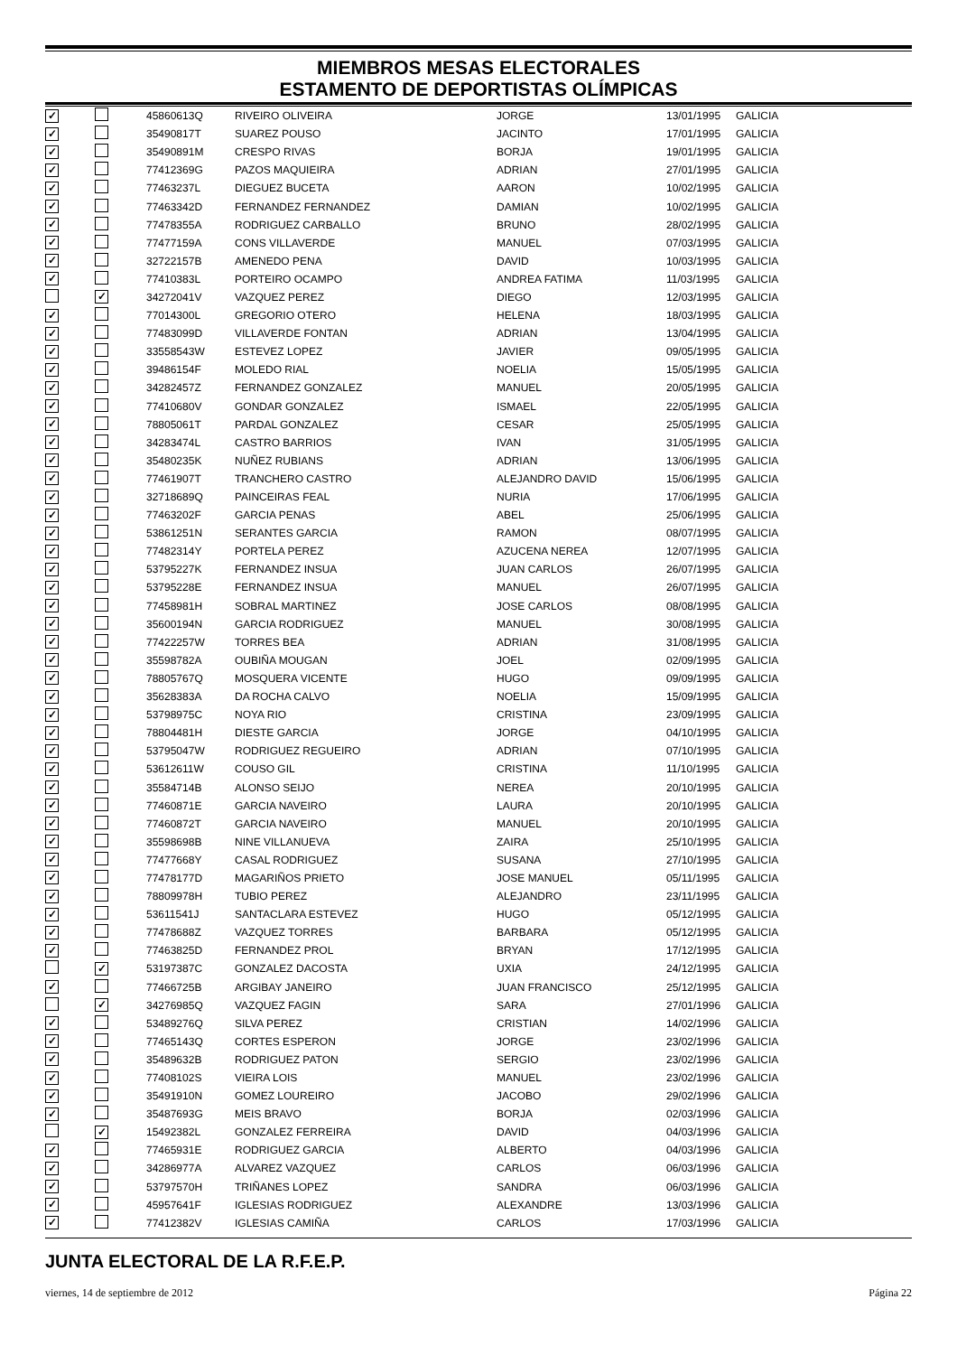MIEMBROS MESAS ELECTORALES
ESTAMENTO DE DEPORTISTAS OLÍMPICAS
| ✓ | | 45860613Q | RIVEIRO OLIVEIRA | JORGE | 13/01/1995 | GALICIA |
| ✓ | | 35490817T | SUAREZ POUSO | JACINTO | 17/01/1995 | GALICIA |
| ✓ | | 35490891M | CRESPO RIVAS | BORJA | 19/01/1995 | GALICIA |
| ✓ | | 77412369G | PAZOS MAQUIEIRA | ADRIAN | 27/01/1995 | GALICIA |
| ✓ | | 77463237L | DIEGUEZ BUCETA | AARON | 10/02/1995 | GALICIA |
| ✓ | | 77463342D | FERNANDEZ FERNANDEZ | DAMIAN | 10/02/1995 | GALICIA |
| ✓ | | 77478355A | RODRIGUEZ CARBALLO | BRUNO | 28/02/1995 | GALICIA |
| ✓ | | 77477159A | CONS VILLAVERDE | MANUEL | 07/03/1995 | GALICIA |
| ✓ | | 32722157B | AMENEDO PENA | DAVID | 10/03/1995 | GALICIA |
| ✓ | | 77410383L | PORTEIRO OCAMPO | ANDREA FATIMA | 11/03/1995 | GALICIA |
| | ✓ | 34272041V | VAZQUEZ PEREZ | DIEGO | 12/03/1995 | GALICIA |
| ✓ | | 77014300L | GREGORIO OTERO | HELENA | 18/03/1995 | GALICIA |
| ✓ | | 77483099D | VILLAVERDE FONTAN | ADRIAN | 13/04/1995 | GALICIA |
| ✓ | | 33558543W | ESTEVEZ LOPEZ | JAVIER | 09/05/1995 | GALICIA |
| ✓ | | 39486154F | MOLEDO RIAL | NOELIA | 15/05/1995 | GALICIA |
| ✓ | | 34282457Z | FERNANDEZ GONZALEZ | MANUEL | 20/05/1995 | GALICIA |
| ✓ | | 77410680V | GONDAR GONZALEZ | ISMAEL | 22/05/1995 | GALICIA |
| ✓ | | 78805061T | PARDAL GONZALEZ | CESAR | 25/05/1995 | GALICIA |
| ✓ | | 34283474L | CASTRO BARRIOS | IVAN | 31/05/1995 | GALICIA |
| ✓ | | 35480235K | NUÑEZ RUBIANS | ADRIAN | 13/06/1995 | GALICIA |
| ✓ | | 77461907T | TRANCHERO CASTRO | ALEJANDRO DAVID | 15/06/1995 | GALICIA |
| ✓ | | 32718689Q | PAINCEIRAS FEAL | NURIA | 17/06/1995 | GALICIA |
| ✓ | | 77463202F | GARCIA PENAS | ABEL | 25/06/1995 | GALICIA |
| ✓ | | 53861251N | SERANTES GARCIA | RAMON | 08/07/1995 | GALICIA |
| ✓ | | 77482314Y | PORTELA PEREZ | AZUCENA NEREA | 12/07/1995 | GALICIA |
| ✓ | | 53795227K | FERNANDEZ INSUA | JUAN CARLOS | 26/07/1995 | GALICIA |
| ✓ | | 53795228E | FERNANDEZ INSUA | MANUEL | 26/07/1995 | GALICIA |
| ✓ | | 77458981H | SOBRAL MARTINEZ | JOSE CARLOS | 08/08/1995 | GALICIA |
| ✓ | | 35600194N | GARCIA RODRIGUEZ | MANUEL | 30/08/1995 | GALICIA |
| ✓ | | 77422257W | TORRES BEA | ADRIAN | 31/08/1995 | GALICIA |
| ✓ | | 35598782A | OUBIÑA MOUGAN | JOEL | 02/09/1995 | GALICIA |
| ✓ | | 78805767Q | MOSQUERA VICENTE | HUGO | 09/09/1995 | GALICIA |
| ✓ | | 35628383A | DA ROCHA CALVO | NOELIA | 15/09/1995 | GALICIA |
| ✓ | | 53798975C | NOYA RIO | CRISTINA | 23/09/1995 | GALICIA |
| ✓ | | 78804481H | DIESTE GARCIA | JORGE | 04/10/1995 | GALICIA |
| ✓ | | 53795047W | RODRIGUEZ REGUEIRO | ADRIAN | 07/10/1995 | GALICIA |
| ✓ | | 53612611W | COUSO GIL | CRISTINA | 11/10/1995 | GALICIA |
| ✓ | | 35584714B | ALONSO SEIJO | NEREA | 20/10/1995 | GALICIA |
| ✓ | | 77460871E | GARCIA NAVEIRO | LAURA | 20/10/1995 | GALICIA |
| ✓ | | 77460872T | GARCIA NAVEIRO | MANUEL | 20/10/1995 | GALICIA |
| ✓ | | 35598698B | NINE VILLANUEVA | ZAIRA | 25/10/1995 | GALICIA |
| ✓ | | 77477668Y | CASAL RODRIGUEZ | SUSANA | 27/10/1995 | GALICIA |
| ✓ | | 77478177D | MAGARIÑOS PRIETO | JOSE MANUEL | 05/11/1995 | GALICIA |
| ✓ | | 78809978H | TUBIO PEREZ | ALEJANDRO | 23/11/1995 | GALICIA |
| ✓ | | 53611541J | SANTACLARA ESTEVEZ | HUGO | 05/12/1995 | GALICIA |
| ✓ | | 77478688Z | VAZQUEZ TORRES | BARBARA | 05/12/1995 | GALICIA |
| ✓ | | 77463825D | FERNANDEZ PROL | BRYAN | 17/12/1995 | GALICIA |
| | ✓ | 53197387C | GONZALEZ DACOSTA | UXIA | 24/12/1995 | GALICIA |
| ✓ | | 77466725B | ARGIBAY JANEIRO | JUAN FRANCISCO | 25/12/1995 | GALICIA |
| | ✓ | 34276985Q | VAZQUEZ FAGIN | SARA | 27/01/1996 | GALICIA |
| ✓ | | 53489276Q | SILVA PEREZ | CRISTIAN | 14/02/1996 | GALICIA |
| ✓ | | 77465143Q | CORTES ESPERON | JORGE | 23/02/1996 | GALICIA |
| ✓ | | 35489632B | RODRIGUEZ PATON | SERGIO | 23/02/1996 | GALICIA |
| ✓ | | 77408102S | VIEIRA LOIS | MANUEL | 23/02/1996 | GALICIA |
| ✓ | | 35491910N | GOMEZ LOUREIRO | JACOBO | 29/02/1996 | GALICIA |
| ✓ | | 35487693G | MEIS BRAVO | BORJA | 02/03/1996 | GALICIA |
| | ✓ | 15492382L | GONZALEZ FERREIRA | DAVID | 04/03/1996 | GALICIA |
| ✓ | | 77465931E | RODRIGUEZ GARCIA | ALBERTO | 04/03/1996 | GALICIA |
| ✓ | | 34286977A | ALVAREZ VAZQUEZ | CARLOS | 06/03/1996 | GALICIA |
| ✓ | | 53797570H | TRIÑANES LOPEZ | SANDRA | 06/03/1996 | GALICIA |
| ✓ | | 45957641F | IGLESIAS RODRIGUEZ | ALEXANDRE | 13/03/1996 | GALICIA |
| ✓ | | 77412382V | IGLESIAS CAMIÑA | CARLOS | 17/03/1996 | GALICIA |
JUNTA ELECTORAL DE LA R.F.E.P.
viernes, 14 de septiembre de 2012 Página 22